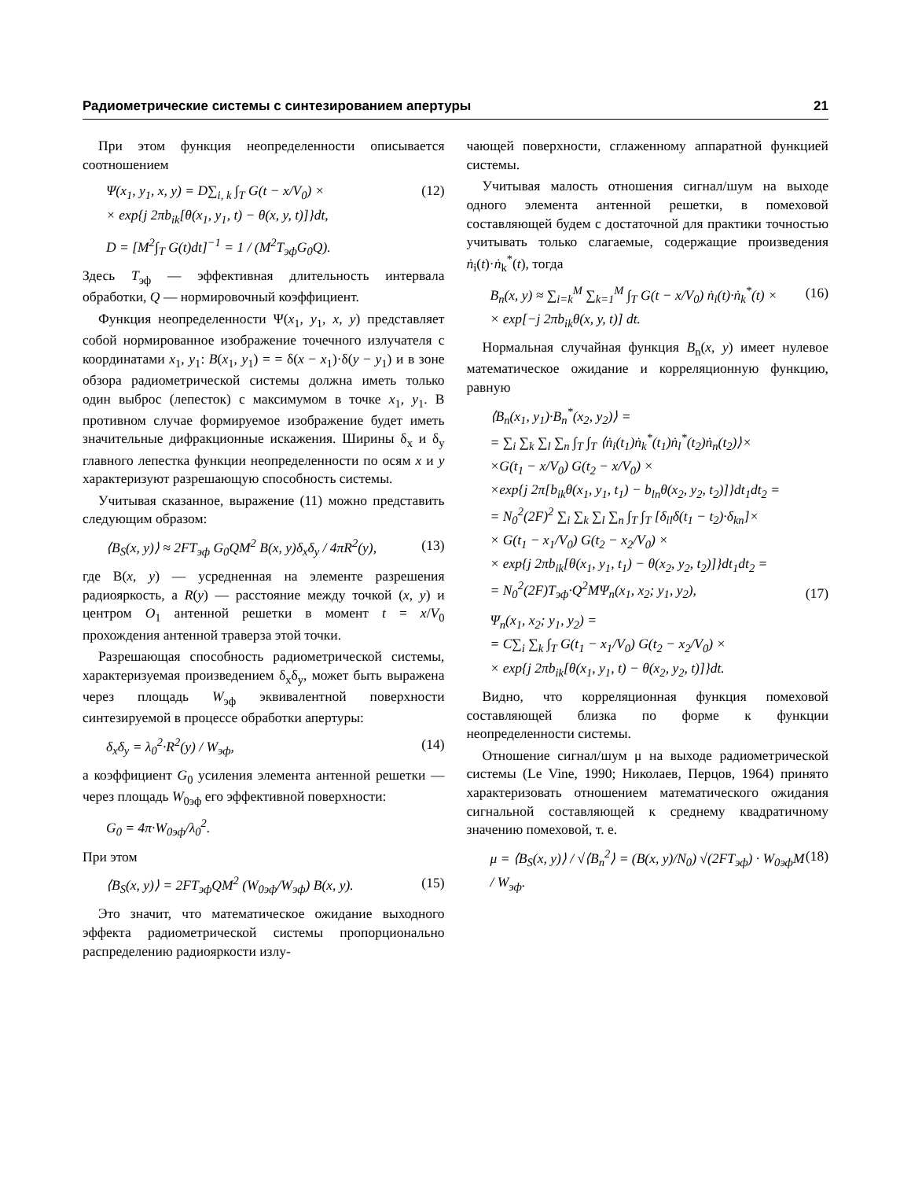Радиометрические системы с синтезированием апертуры 21
При этом функция неопределенности описывается соотношением
Ψ(x<sub>1</sub>, y<sub>1</sub>, x, y) = D∑<sub>i, k</sub> ∫<sub>T</sub> G(t − x/V<sub>0</sub>) ×
× exp{j 2πb<sub>ik</sub>[θ(x<sub>1</sub>, y<sub>1</sub>, t) − θ(x, y, t)]}dt,
(12)
D = [M<sup>2</sup>∫<sub>T</sub> G(t)dt]<sup>−1</sup> = 1 / (M<sup>2</sup>T<sub>эф</sub>G<sub>0</sub>Q).
Здесь T<sub>эф</sub> — эффективная длительность интервала обработки, Q — нормировочный коэффициент.
Функция неопределенности Ψ(x<sub>1</sub>, y<sub>1</sub>, x, y) представляет собой нормированное изображение точечного излучателя с координатами x<sub>1</sub>, y<sub>1</sub>: B(x<sub>1</sub>, y<sub>1</sub>) = = δ(x − x<sub>1</sub>)·δ(y − y<sub>1</sub>) и в зоне обзора радиометрической системы должна иметь только один выброс (лепесток) с максимумом в точке x<sub>1</sub>, y<sub>1</sub>. В противном случае формируемое изображение будет иметь значительные дифракционные искажения. Ширины δ<sub>x</sub> и δ<sub>y</sub> главного лепестка функции неопределенности по осям x и y характеризуют разрешающую способность системы.
Учитывая сказанное, выражение (11) можно представить следующим образом:
⟨B<sub>S</sub>(x, y)⟩ ≈ 2FT<sub>эф</sub> G<sub>0</sub>QM<sup>2</sup> B(x, y)δ<sub>x</sub>δ<sub>y</sub> / 4πR<sup>2</sup>(y),
(13)
где B(x, y) — усредненная на элементе разрешения радиояркость, а R(y) — расстояние между точкой (x, y) и центром O<sub>1</sub> антенной решетки в момент t = x/V<sub>0</sub> прохождения антенной траверза этой точки.
Разрешающая способность радиометрической системы, характеризуемая произведением δ<sub>x</sub>δ<sub>y</sub>, может быть выражена через площадь W<sub>эф</sub> эквивалентной поверхности синтезируемой в процессе обработки апертуры:
δ<sub>x</sub>δ<sub>y</sub> = λ<sub>0</sub><sup>2</sup>·R<sup>2</sup>(y) / W<sub>эф</sub>, (14)
а коэффициент G<sub>0</sub> усиления элемента антенной решетки — через площадь W<sub>0эф</sub> его эффективной поверхности:
G<sub>0</sub> = 4π·W<sub>0эф</sub>/λ<sub>0</sub><sup>2</sup>.
При этом
⟨B<sub>S</sub>(x, y)⟩ = 2FT<sub>эф</sub>QM<sup>2</sup> (W<sub>0эф</sub>/W<sub>эф</sub>) B(x, y).
(15)
Это значит, что математическое ожидание выходного эффекта радиометрической системы пропорционально распределению радиояркости излу-
чающей поверхности, сглаженному аппаратной функцией системы.
Учитывая малость отношения сигнал/шум на выходе одного элемента антенной решетки, в помеховой составляющей будем с достаточной для практики точностью учитывать только слагаемые, содержащие произведения ṅ<sub>i</sub>(t)·ṅ<sub>k</sub><sup>*</sup>(t), тогда
B<sub>n</sub>(x, y) ≈ ∑<sub>i=k</sub><sup>M</sup> ∑<sub>k=1</sub><sup>M</sup> ∫<sub>T</sub> G(t − x/V<sub>0</sub>) ṅ<sub>i</sub>(t)·ṅ<sub>k</sub><sup>*</sup>(t) ×
× exp[−j 2πb<sub>ik</sub>θ(x, y, t)] dt.
(16)
Нормальная случайная функция B<sub>n</sub>(x, y) имеет нулевое математическое ожидание и корреляционную функцию, равную
⟨B<sub>n</sub>(x<sub>1</sub>, y<sub>1</sub>)·B<sub>n</sub><sup>*</sup>(x<sub>2</sub>, y<sub>2</sub>)⟩ =
= ∑<sub>i</sub> ∑<sub>k</sub> ∑<sub>l</sub> ∑<sub>n</sub> ∫<sub>T</sub> ∫<sub>T</sub> ⟨ṅ<sub>i</sub>(t<sub>1</sub>)ṅ<sub>k</sub><sup>*</sup>(t<sub>1</sub>)ṅ<sub>l</sub><sup>*</sup>(t<sub>2</sub>)ṅ<sub>n</sub>(t<sub>2</sub>)⟩×
×G(t<sub>1</sub> − x/V<sub>0</sub>) G(t<sub>2</sub> − x/V<sub>0</sub>) ×
×exp{j 2π[b<sub>ik</sub>θ(x<sub>1</sub>, y<sub>1</sub>, t<sub>1</sub>) − b<sub>ln</sub>θ(x<sub>2</sub>, y<sub>2</sub>, t<sub>2</sub>)]}dt<sub>1</sub>dt<sub>2</sub> =
= N<sub>0</sub><sup>2</sup>(2F)<sup>2</sup> ∑<sub>i</sub> ∑<sub>k</sub> ∑<sub>l</sub> ∑<sub>n</sub> ∫<sub>T</sub> ∫<sub>T</sub> [δ<sub>il</sub>δ(t<sub>1</sub> − t<sub>2</sub>)·δ<sub>kn</sub>]×
× G(t<sub>1</sub> − x<sub>1</sub>/V<sub>0</sub>) G(t<sub>2</sub> − x<sub>2</sub>/V<sub>0</sub>) ×
× exp{j 2πb<sub>ik</sub>[θ(x<sub>1</sub>, y<sub>1</sub>, t<sub>1</sub>) − θ(x<sub>2</sub>, y<sub>2</sub>, t<sub>2</sub>)]}dt<sub>1</sub>dt<sub>2</sub> =
= N<sub>0</sub><sup>2</sup>(2F)T<sub>эф</sub>·Q<sup>2</sup>MΨ<sub>n</sub>(x<sub>1</sub>, x<sub>2</sub>; y<sub>1</sub>, y<sub>2</sub>),
(17)
Ψ<sub>n</sub>(x<sub>1</sub>, x<sub>2</sub>; y<sub>1</sub>, y<sub>2</sub>) =
= C∑<sub>i</sub> ∑<sub>k</sub> ∫<sub>T</sub> G(t<sub>1</sub> − x<sub>1</sub>/V<sub>0</sub>) G(t<sub>2</sub> − x<sub>2</sub>/V<sub>0</sub>) ×
× exp{j 2πb<sub>ik</sub>[θ(x<sub>1</sub>, y<sub>1</sub>, t) − θ(x<sub>2</sub>, y<sub>2</sub>, t)]}dt.
Видно, что корреляционная функция помеховой составляющей близка по форме к функции неопределенности системы.
Отношение сигнал/шум μ на выходе радиометрической системы (Le Vine, 1990; Николаев, Перцов, 1964) принято характеризовать отношением математического ожидания сигнальной составляющей к среднему квадратичному значению помеховой, т. е.
μ = ⟨B<sub>S</sub>(x, y)⟩ / √⟨B<sub>n</sub><sup>2</sup>⟩ = (B(x, y)/N<sub>0</sub>) √(2FT<sub>эф</sub>) · W<sub>0эф</sub>M / W<sub>эф</sub>.
(18)